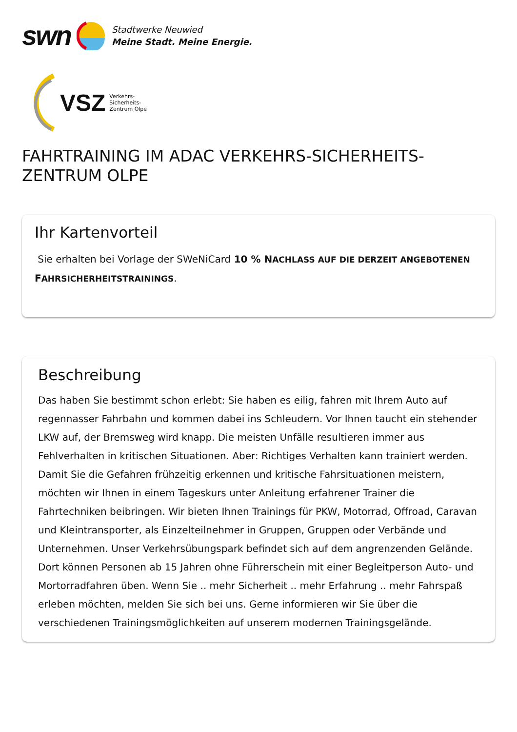swn
Stadtwerke Neuwied
Meine Stadt. Meine Energie.
VSZ Verkehrs-
Sicherheits-
Zentrum Olpe
FAHRTRAINING IM ADAC VERKEHRS-SICHERHEITS-ZENTRUM OLPE
Ihr Kartenvorteil
Sie erhalten bei Vorlage der SWeNiCard 10 % NACHLASS AUF DIE DERZEIT ANGEBOTENEN FAHRSICHERHEITSTRAININGS.
Beschreibung
Das haben Sie bestimmt schon erlebt: Sie haben es eilig, fahren mit Ihrem Auto auf regennasser Fahrbahn und kommen dabei ins Schleudern. Vor Ihnen taucht ein stehender LKW auf, der Bremsweg wird knapp. Die meisten Unfälle resultieren immer aus Fehlverhalten in kritischen Situationen. Aber: Richtiges Verhalten kann trainiert werden. Damit Sie die Gefahren frühzeitig erkennen und kritische Fahrsituationen meistern, möchten wir Ihnen in einem Tageskurs unter Anleitung erfahrener Trainer die Fahrtechniken beibringen. Wir bieten Ihnen Trainings für PKW, Motorrad, Offroad, Caravan und Kleintransporter, als Einzelteilnehmer in Gruppen, Gruppen oder Verbände und Unternehmen. Unser Verkehrsübungspark befindet sich auf dem angrenzenden Gelände. Dort können Personen ab 15 Jahren ohne Führerschein mit einer Begleitperson Auto- und Mortorradfahren üben. Wenn Sie .. mehr Sicherheit .. mehr Erfahrung .. mehr Fahrspaß erleben möchten, melden Sie sich bei uns. Gerne informieren wir Sie über die verschiedenen Trainingsmöglichkeiten auf unserem modernen Trainingsgelände.